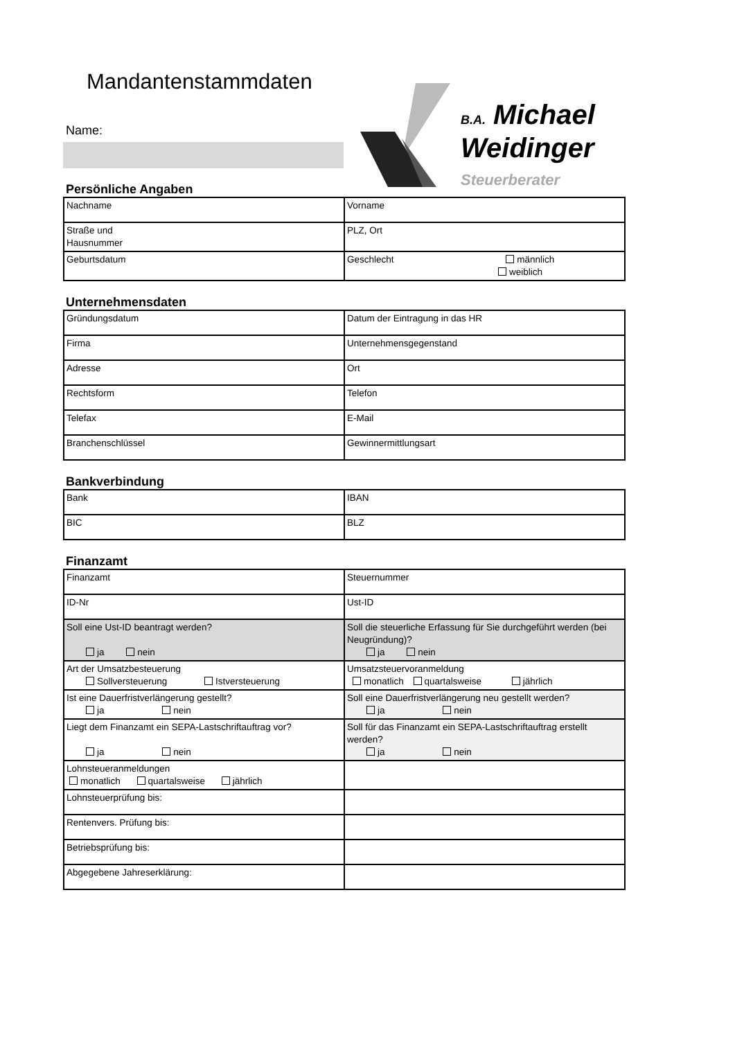Mandantenstammdaten
B.A. Michael
Weidinger
Steuerberater
Name:
Persönliche Angaben
| Nachname | Vorname |
| Straße und Hausnummer | PLZ, Ort |
| Geburtsdatum | Geschlecht männlich weiblich |
Unternehmensdaten
| Gründungsdatum | Datum der Eintragung in das HR |
| Firma | Unternehmensgegenstand |
| Adresse | Ort |
| Rechtsform | Telefon |
| Telefax | E-Mail |
| Branchenschlüssel | Gewinnermittlungsart |
Bankverbindung
| Bank | IBAN |
| BIC | BLZ |
Finanzamt
| Finanzamt | Steuernummer |
| ID-Nr | Ust-ID |
| Soll eine Ust-ID beantragt werden? ja nein | Soll die steuerliche Erfassung für Sie durchgeführt werden (bei Neugründung)? ja nein |
| Art der Umsatzbesteuerung Sollversteuerung Istversteuerung | Umsatzsteuervoranmeldung monatlich quartalsweise jährlich |
| Ist eine Dauerfristverlängerung gestellt? ja nein | Soll eine Dauerfristverlängerung neu gestellt werden? ja nein |
| Liegt dem Finanzamt ein SEPA-Lastschriftauftrag vor? ja nein | Soll für das Finanzamt ein SEPA-Lastschriftauftrag erstellt werden? ja nein |
| Lohnsteueranmeldungen monatlich quartalsweise jährlich | |
| Lohnsteuerprüfung bis: | |
| Rentenvers. Prüfung bis: | |
| Betriebsprüfung bis: | |
| Abgegebene Jahreserklärung: | |